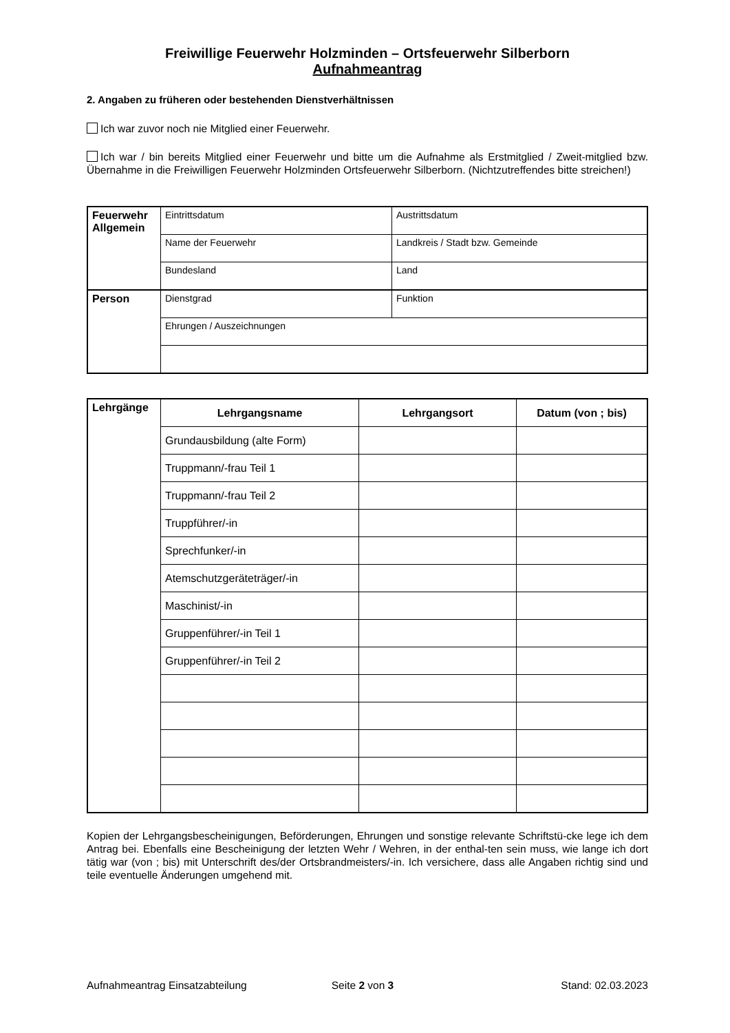Freiwillige Feuerwehr Holzminden – Ortsfeuerwehr Silberborn
Aufnahmeantrag
2. Angaben zu früheren oder bestehenden Dienstverhältnissen
Ich war zuvor noch nie Mitglied einer Feuerwehr.
Ich war / bin bereits Mitglied einer Feuerwehr und bitte um die Aufnahme als Erstmitglied / Zweit-mitglied bzw. Übernahme in die Freiwilligen Feuerwehr Holzminden Ortsfeuerwehr Silberborn. (Nichtzutreffendes bitte streichen!)
| Feuerwehr Allgemein | Eintrittsdatum | Austrittsdatum |
| | Name der Feuerwehr | Landkreis / Stadt bzw. Gemeinde |
| | Bundesland | Land |
| Person | Dienstgrad | Funktion |
| | Ehrungen / Auszeichnungen | |
| Lehrgänge | Lehrgangsname | Lehrgangsort | Datum (von ; bis) |
| | Grundausbildung (alte Form) | | |
| | Truppmann/-frau Teil 1 | | |
| | Truppmann/-frau Teil 2 | | |
| | Truppführer/-in | | |
| | Sprechfunker/-in | | |
| | Atemschutzgeräteträger/-in | | |
| | Maschinist/-in | | |
| | Gruppenführer/-in Teil 1 | | |
| | Gruppenführer/-in Teil 2 | | |
Kopien der Lehrgangsbescheinigungen, Beförderungen, Ehrungen und sonstige relevante Schriftstü-cke lege ich dem Antrag bei. Ebenfalls eine Bescheinigung der letzten Wehr / Wehren, in der enthal-ten sein muss, wie lange ich dort tätig war (von ; bis) mit Unterschrift des/der Ortsbrandmeisters/-in. Ich versichere, dass alle Angaben richtig sind und teile eventuelle Änderungen umgehend mit.
Aufnahmeantrag Einsatzabteilung Seite 2 von 3 Stand: 02.03.2023